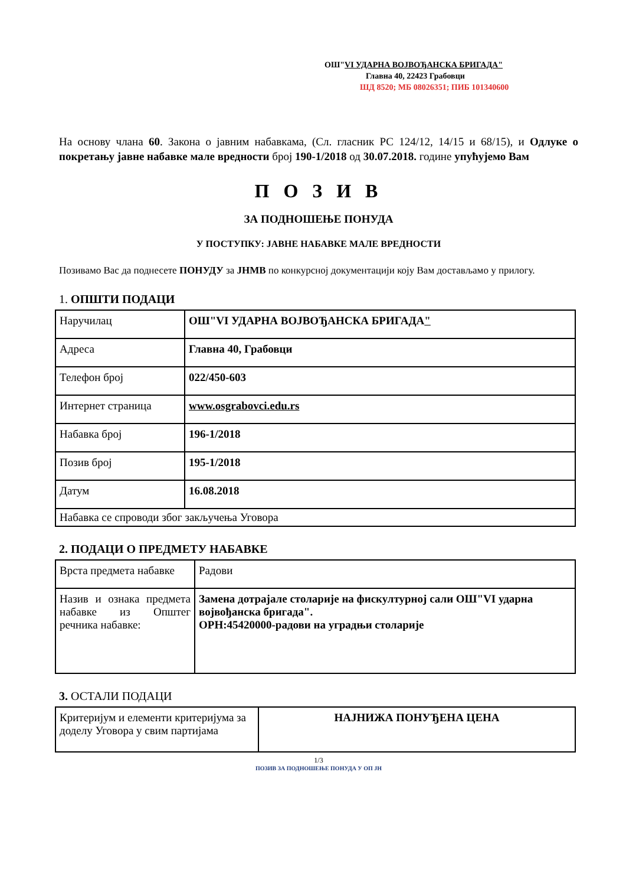ОШ"VI УДАРНА ВОЈВОЂАНСКА БРИГАДА"
Главна 40, 22423 Грабовци
ШД 8520; МБ 08026351; ПИБ 101340600
На основу члана 60. Закона о јавним набавкама, (Сл. гласник РС 124/12, 14/15 и 68/15), и Одлуке о покретању јавне набавке мале вредности број 190-1/2018 од 30.07.2018. године упућујемо Вам
П О З И В
ЗА ПОДНОШЕЊЕ ПОНУДА
У ПОСТУПКУ: ЈАВНЕ НАБАВКЕ МАЛЕ ВРЕДНОСТИ
Позивамо Вас да поднесете ПОНУДУ за ЈНМВ по конкурсној документацији коју Вам достављамо у прилогу.
1. ОПШТИ ПОДАЦИ
| Наручилац | ОШ"VI УДАРНА ВОЈВОЂАНСКА БРИГАДА " |
| Адреса | Главна 40, Грабовци |
| Телефон број | 022/450-603 |
| Интернет страница | www.osgrabovci.edu.rs |
| Набавка број | 196-1/2018 |
| Позив број | 195-1/2018 |
| Датум | 16.08.2018 |
| Набавка се спроводи због закључења Уговора | |
2. ПОДАЦИ О ПРЕДМЕТУ НАБАВКЕ
| Врста предмета набавке | Радови |
| Назив и ознака предмета набавке из Општег речника набавке: | Замена дотрајале столарије на фискултурној сали ОШ"VI ударна војвођанска бригада". ОРН:45420000-радови на уградњи столарије |
3. ОСТАЛИ ПОДАЦИ
| Критеријум и елементи критеријума за доделу Уговора у свим партијама | НАЈНИЖА ПОНУЂЕНА ЦЕНА |
1/3
ПОЗИВ ЗА ПОДНОШЕЊЕ ПОНУДА У ОП ЈН